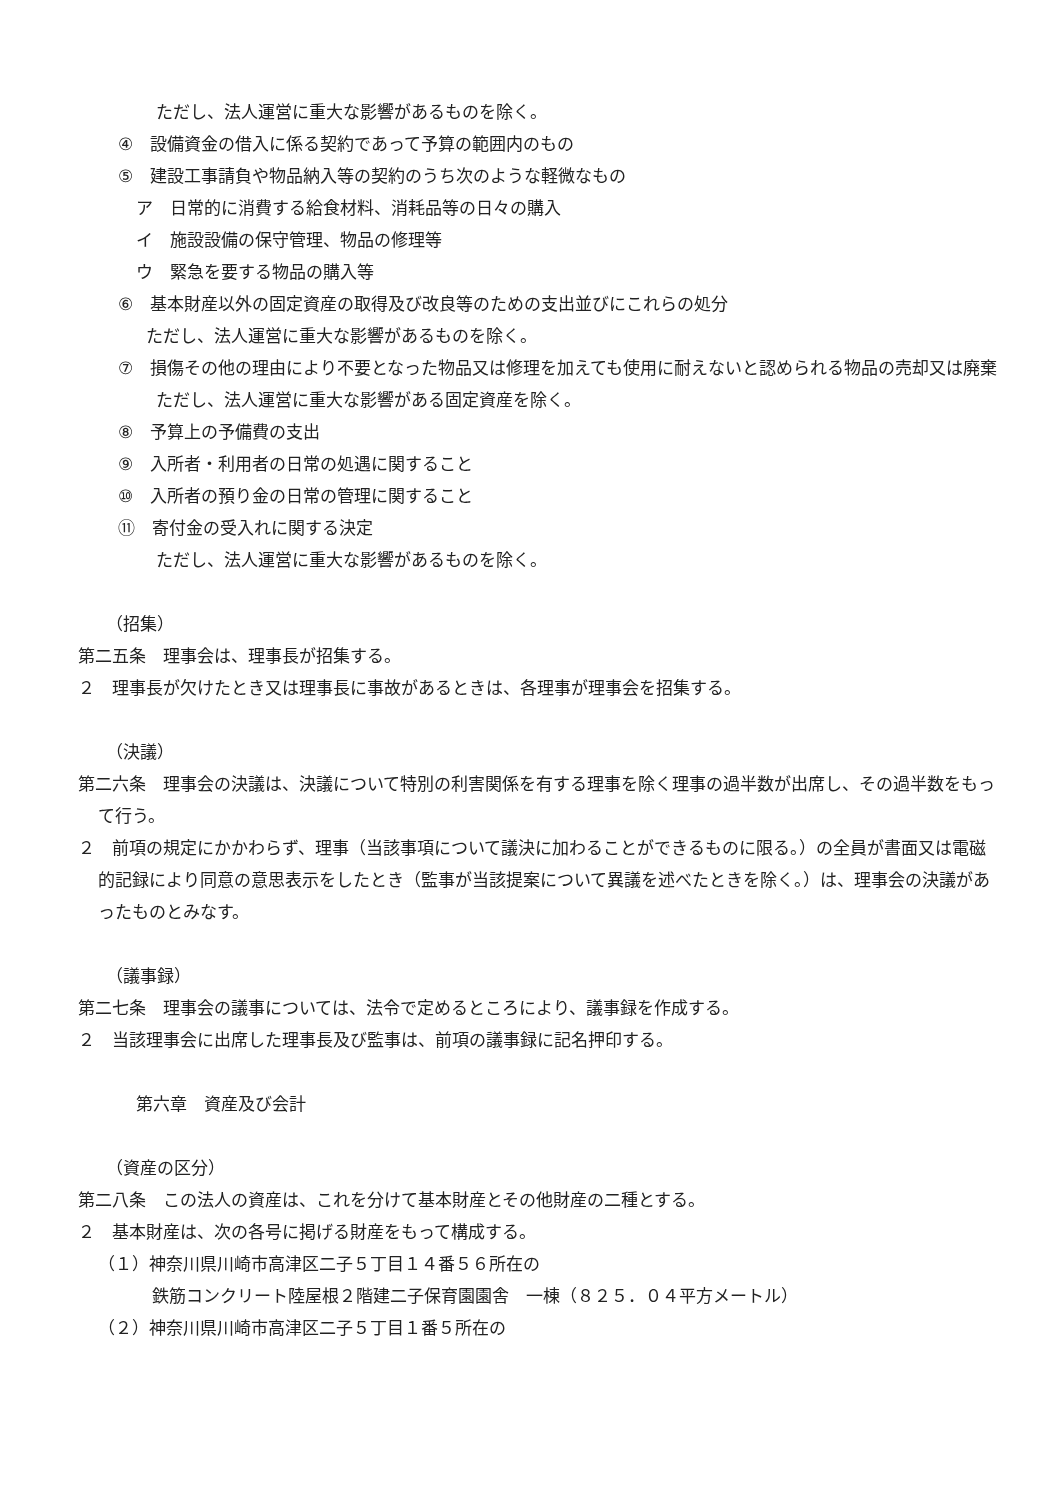ただし、法人運営に重大な影響があるものを除く。
④　設備資金の借入に係る契約であって予算の範囲内のもの
⑤　建設工事請負や物品納入等の契約のうち次のような軽微なもの
ア　日常的に消費する給食材料、消耗品等の日々の購入
イ　施設設備の保守管理、物品の修理等
ウ　緊急を要する物品の購入等
⑥　基本財産以外の固定資産の取得及び改良等のための支出並びにこれらの処分
ただし、法人運営に重大な影響があるものを除く。
⑦　損傷その他の理由により不要となった物品又は修理を加えても使用に耐えないと認められる物品の売却又は廃棄
ただし、法人運営に重大な影響がある固定資産を除く。
⑧　予算上の予備費の支出
⑨　入所者・利用者の日常の処遇に関すること
⑩　入所者の預り金の日常の管理に関すること
⑪　寄付金の受入れに関する決定
ただし、法人運営に重大な影響があるものを除く。
（招集）
第二五条　理事会は、理事長が招集する。
２　理事長が欠けたとき又は理事長に事故があるときは、各理事が理事会を招集する。
（決議）
第二六条　理事会の決議は、決議について特別の利害関係を有する理事を除く理事の過半数が出席し、その過半数をもって行う。
２　前項の規定にかかわらず、理事（当該事項について議決に加わることができるものに限る。）の全員が書面又は電磁的記録により同意の意思表示をしたとき（監事が当該提案について異議を述べたときを除く。）は、理事会の決議があったものとみなす。
（議事録）
第二七条　理事会の議事については、法令で定めるところにより、議事録を作成する。
２　当該理事会に出席した理事長及び監事は、前項の議事録に記名押印する。
第六章　資産及び会計
（資産の区分）
第二八条　この法人の資産は、これを分けて基本財産とその他財産の二種とする。
２　基本財産は、次の各号に掲げる財産をもって構成する。
（１）神奈川県川崎市高津区二子５丁目１４番５６所在の
鉄筋コンクリート陸屋根２階建二子保育園園舎　一棟（８２５．０４平方メートル）
（２）神奈川県川崎市高津区二子５丁目１番５所在の